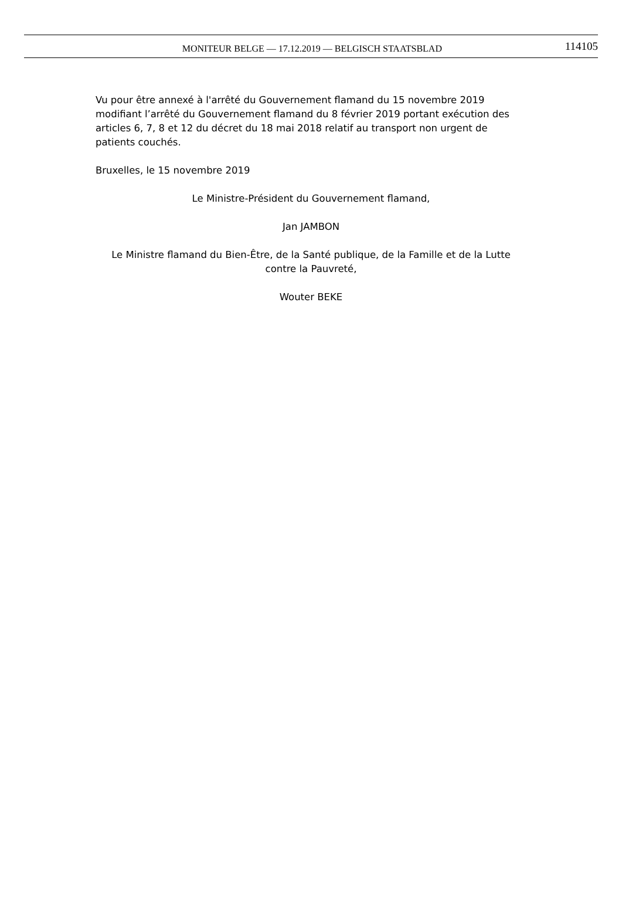MONITEUR BELGE — 17.12.2019 — BELGISCH STAATSBLAD 114105
Vu pour être annexé à l'arrêté du Gouvernement flamand du 15 novembre 2019 modifiant l’arrêté du Gouvernement flamand du 8 février 2019 portant exécution des articles 6, 7, 8 et 12 du décret du 18 mai 2018 relatif au transport non urgent de patients couchés.
Bruxelles, le 15 novembre 2019
Le Ministre-Président du Gouvernement flamand,
Jan JAMBON
Le Ministre flamand du Bien-Être, de la Santé publique, de la Famille et de la Lutte contre la Pauvreté,
Wouter BEKE